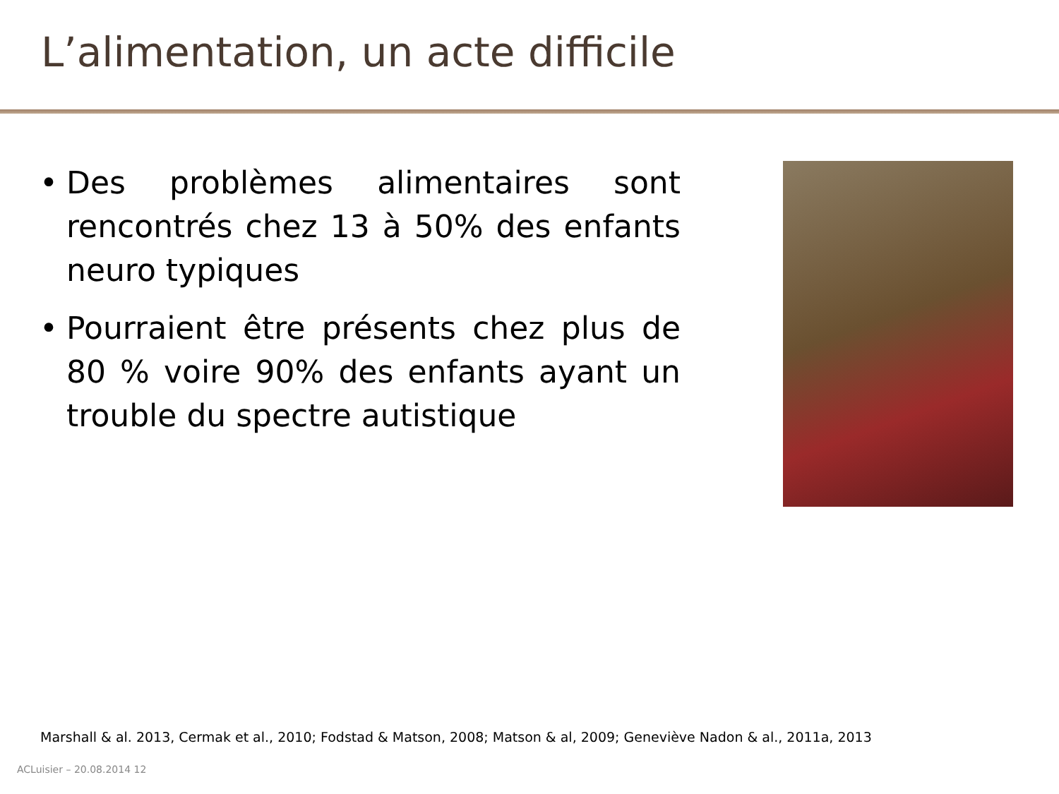L’alimentation, un acte difficile
• Des problèmes alimentaires sont rencontrés chez 13 à 50% des enfants neuro typiques
• Pourraient être présents chez plus de 80 % voire 90% des enfants ayant un trouble du spectre autistique
Marshall & al. 2013, Cermak et al., 2010; Fodstad & Matson, 2008; Matson & al, 2009; Geneviève Nadon & al., 2011a, 2013
ACLuisier – 20.08.2014 12